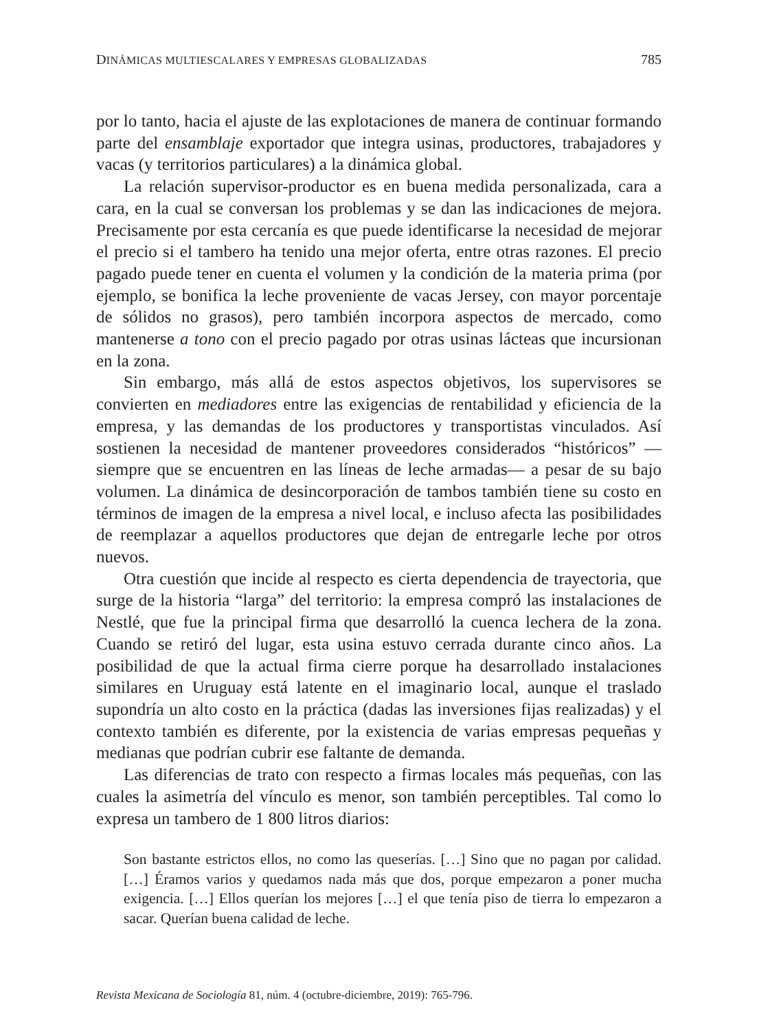DINÁMICAS MULTIESCALARES Y EMPRESAS GLOBALIZADAS 785
por lo tanto, hacia el ajuste de las explotaciones de manera de continuar formando parte del ensamblaje exportador que integra usinas, productores, trabajadores y vacas (y territorios particulares) a la dinámica global.
La relación supervisor-productor es en buena medida personalizada, cara a cara, en la cual se conversan los problemas y se dan las indicaciones de mejora. Precisamente por esta cercanía es que puede identificarse la necesidad de mejorar el precio si el tambero ha tenido una mejor oferta, entre otras razones. El precio pagado puede tener en cuenta el volumen y la condición de la materia prima (por ejemplo, se bonifica la leche proveniente de vacas Jersey, con mayor porcentaje de sólidos no grasos), pero también incorpora aspectos de mercado, como mantenerse a tono con el precio pagado por otras usinas lácteas que incursionan en la zona.
Sin embargo, más allá de estos aspectos objetivos, los supervisores se convierten en mediadores entre las exigencias de rentabilidad y eficiencia de la empresa, y las demandas de los productores y transportistas vinculados. Así sostienen la necesidad de mantener proveedores considerados “históricos” —siempre que se encuentren en las líneas de leche armadas— a pesar de su bajo volumen. La dinámica de desincorporación de tambos también tiene su costo en términos de imagen de la empresa a nivel local, e incluso afecta las posibilidades de reemplazar a aquellos productores que dejan de entregarle leche por otros nuevos.
Otra cuestión que incide al respecto es cierta dependencia de trayectoria, que surge de la historia “larga” del territorio: la empresa compró las instalaciones de Nestlé, que fue la principal firma que desarrolló la cuenca lechera de la zona. Cuando se retiró del lugar, esta usina estuvo cerrada durante cinco años. La posibilidad de que la actual firma cierre porque ha desarrollado instalaciones similares en Uruguay está latente en el imaginario local, aunque el traslado supondría un alto costo en la práctica (dadas las inversiones fijas realizadas) y el contexto también es diferente, por la existencia de varias empresas pequeñas y medianas que podrían cubrir ese faltante de demanda.
Las diferencias de trato con respecto a firmas locales más pequeñas, con las cuales la asimetría del vínculo es menor, son también perceptibles. Tal como lo expresa un tambero de 1 800 litros diarios:
Son bastante estrictos ellos, no como las queserías. […] Sino que no pagan por calidad. […] Éramos varios y quedamos nada más que dos, porque empezaron a poner mucha exigencia. […] Ellos querían los mejores […] el que tenía piso de tierra lo empezaron a sacar. Querían buena calidad de leche.
Revista Mexicana de Sociología 81, núm. 4 (octubre-diciembre, 2019): 765-796.